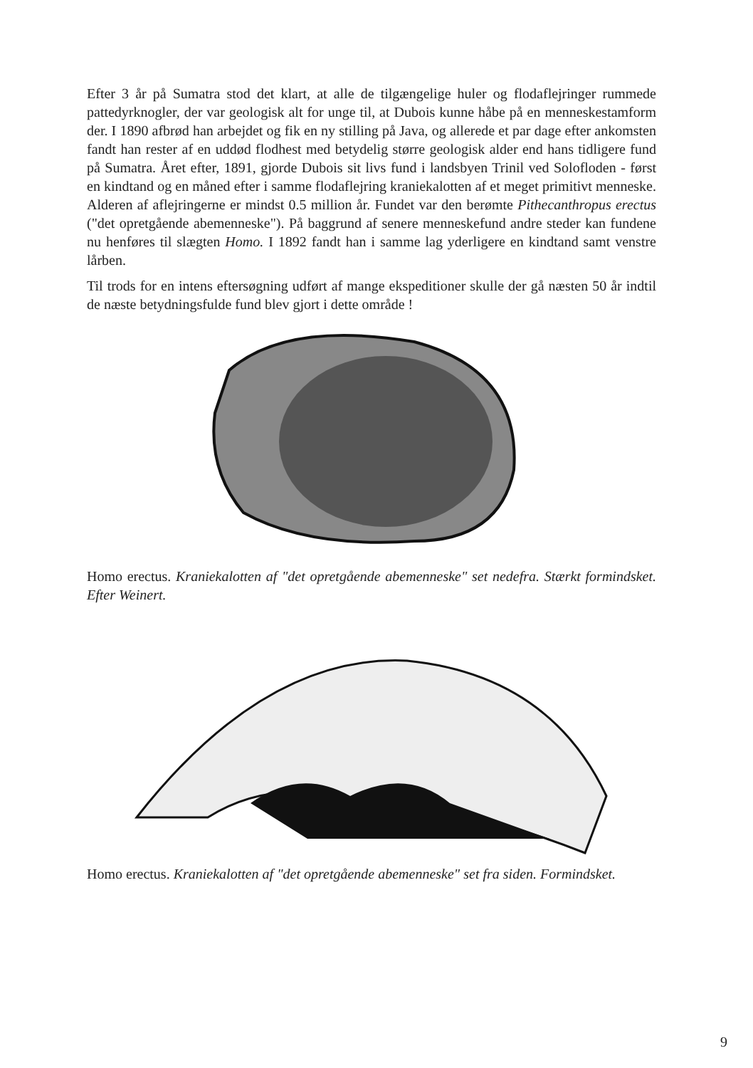Efter 3 år på Sumatra stod det klart, at alle de tilgængelige huler og flodaflejringer rummede pattedyrknogler, der var geologisk alt for unge til, at Dubois kunne håbe på en menneskestamform der. I 1890 afbrød han arbejdet og fik en ny stilling på Java, og allerede et par dage efter ankomsten fandt han rester af en uddød flodhest med betydelig større geologisk alder end hans tidligere fund på Sumatra. Året efter, 1891, gjorde Dubois sit livs fund i landsbyen Trinil ved Solofloden - først en kindtand og en måned efter i samme flodaflejring kraniekalotten af et meget primitivt menneske. Alderen af aflejringerne er mindst 0.5 million år. Fundet var den berømte Pithecanthropus erectus ("det opretgående abemenneske"). På baggrund af senere menneskefund andre steder kan fundene nu henføres til slægten Homo. I 1892 fandt han i samme lag yderligere en kindtand samt venstre lårben.
Til trods for en intens eftersøgning udført af mange ekspeditioner skulle der gå næsten 50 år indtil de næste betydningsfulde fund blev gjort i dette område !
Homo erectus. Kraniekalotten af "det opretgående abemenneske" set nedefra. Stærkt formindsket. Efter Weinert.
Homo erectus. Kraniekalotten af "det opretgående abemenneske" set fra siden. Formindsket.
9